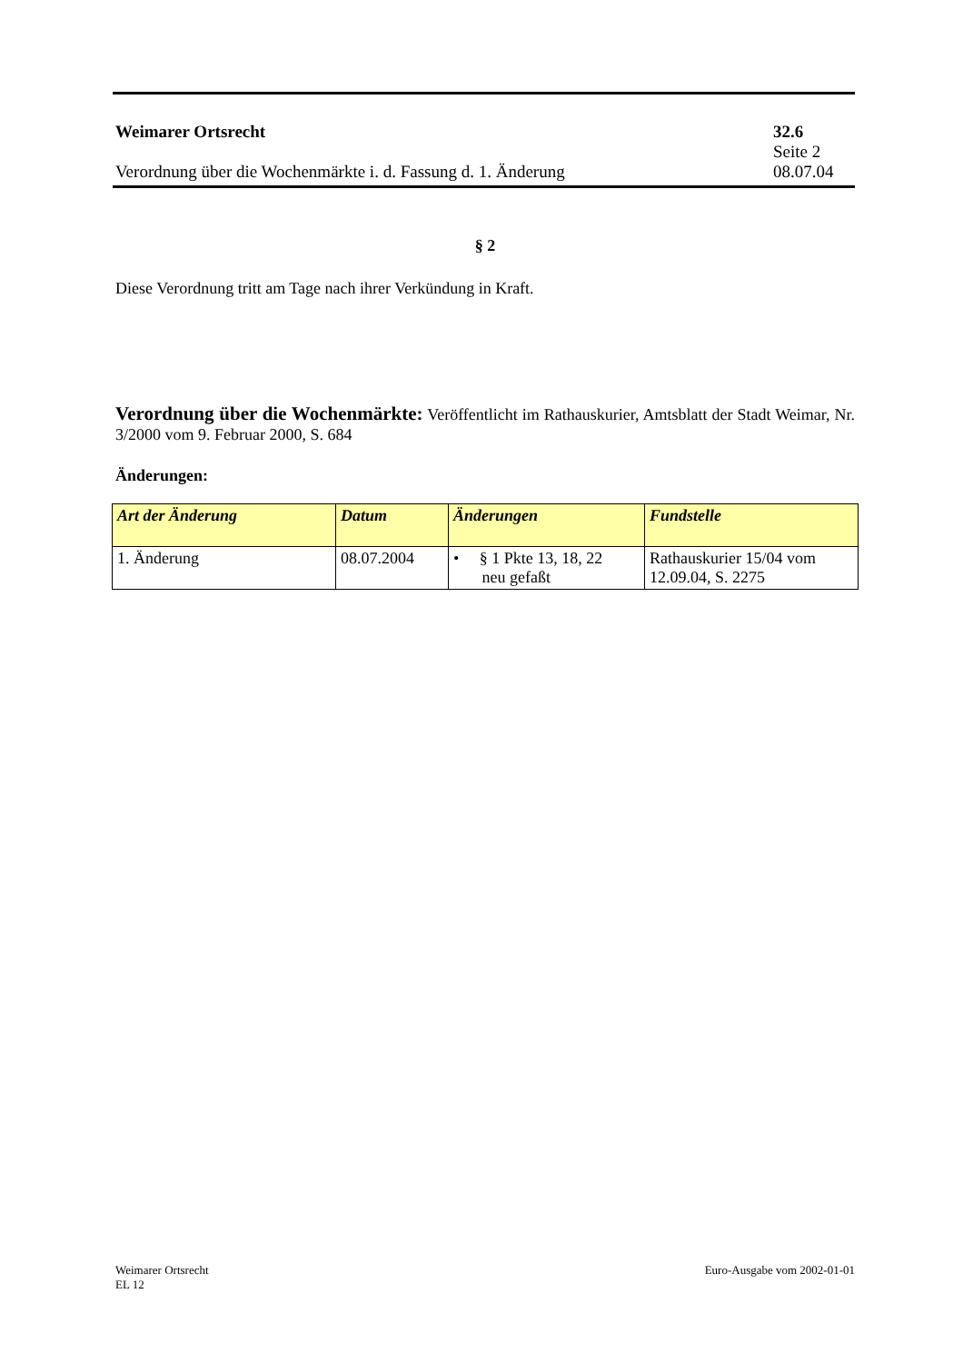Weimarer Ortsrecht 32.6
Seite 2
Verordnung über die Wochenmärkte i. d. Fassung d. 1. Änderung 08.07.04
§ 2
Diese Verordnung tritt am Tage nach ihrer Verkündung in Kraft.
Verordnung über die Wochenmärkte: Veröffentlicht im Rathauskurier, Amtsblatt der Stadt Weimar, Nr. 3/2000 vom 9. Februar 2000, S. 684
Änderungen:
| Art der Änderung | Datum | Änderungen | Fundstelle |
| --- | --- | --- | --- |
| 1. Änderung | 08.07.2004 | • § 1 Pkte 13, 18, 22 neu gefaßt | Rathauskurier 15/04 vom 12.09.04, S. 2275 |
Weimarer Ortsrecht Euro-Ausgabe vom 2002-01-01
EL 12